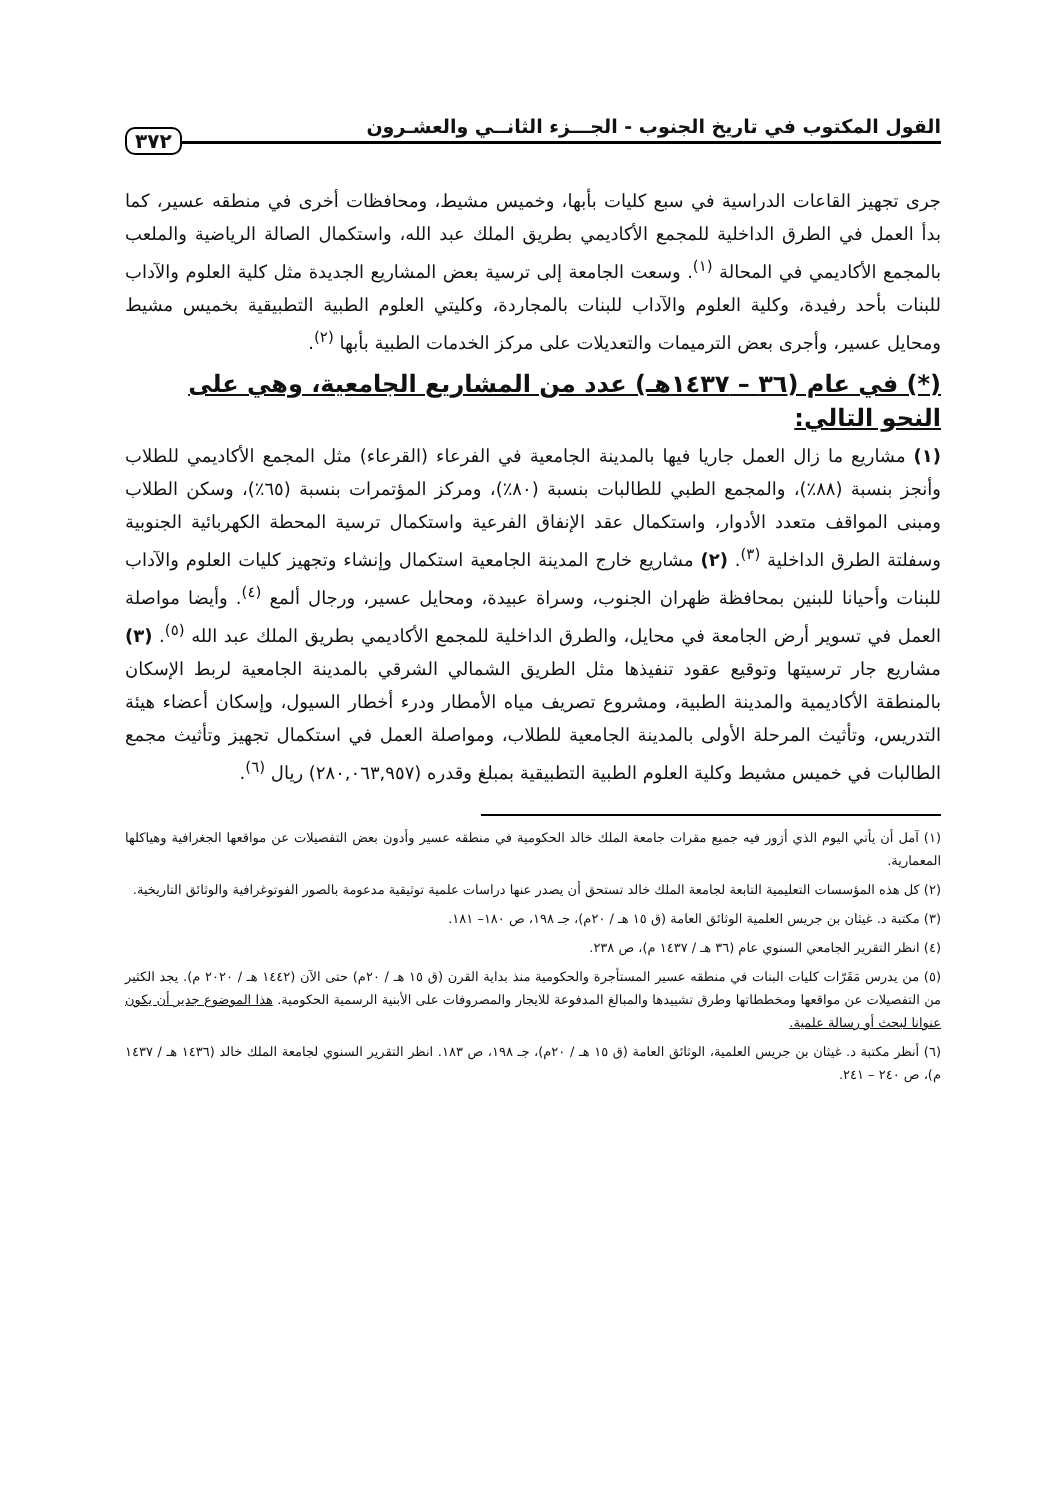القول المكتوب في تاريخ الجنوب - الجـــزء الثانــي والعشـرون ٣٧٢
جرى تجهيز القاعات الدراسية في سبع كليات بأبها، وخميس مشيط، ومحافظات أخرى في منطقه عسير، كما بدأ العمل في الطرق الداخلية للمجمع الأكاديمي بطريق الملك عبد الله، واستكمال الصالة الرياضية والملعب بالمجمع الأكاديمي في المحالة <sup>(١)</sup>. وسعت الجامعة إلى ترسية بعض المشاريع الجديدة مثل كلية العلوم والآداب للبنات بأحد رفيدة، وكلية العلوم والآداب للبنات بالمجاردة، وكليتي العلوم الطبية التطبيقية بخميس مشيط ومحايل عسير، وأجرى بعض الترميمات والتعديلات على مركز الخدمات الطبية بأبها <sup>(٢)</sup>.
(*) في عام (٣٦ – ١٤٣٧هـ) عدد من المشاريع الجامعية، وهي على النحو التالي:
(١) مشاريع ما زال العمل جاريا فيها بالمدينة الجامعية في الفرعاء (القرعاء) مثل المجمع الأكاديمي للطلاب وأنجز بنسبة (٨٨٪)، والمجمع الطبي للطالبات بنسبة (٨٠٪)، ومركز المؤتمرات بنسبة (٦٥٪)، وسكن الطلاب ومبنى المواقف متعدد الأدوار، واستكمال عقد الإنفاق الفرعية واستكمال ترسية المحطة الكهربائية الجنوبية وسفلتة الطرق الداخلية <sup>(٣)</sup>. (٢) مشاريع خارج المدينة الجامعية استكمال وإنشاء وتجهيز كليات العلوم والآداب للبنات وأحيانا للبنين بمحافظة ظهران الجنوب، وسراة عبيدة، ومحايل عسير، ورجال ألمع <sup>(٤)</sup>. وأيضا مواصلة العمل في تسوير أرض الجامعة في محايل، والطرق الداخلية للمجمع الأكاديمي بطريق الملك عبد الله <sup>(٥)</sup>. (٣) مشاريع جار ترسيتها وتوقيع عقود تنفيذها مثل الطريق الشمالي الشرقي بالمدينة الجامعية لربط الإسكان بالمنطقة الأكاديمية والمدينة الطبية، ومشروع تصريف مياه الأمطار ودرء أخطار السيول، وإسكان أعضاء هيئة التدريس، وتأثيث المرحلة الأولى بالمدينة الجامعية للطلاب، ومواصلة العمل في استكمال تجهيز وتأثيث مجمع الطالبات في خميس مشيط وكلية العلوم الطبية التطبيقية بمبلغ وقدره (٢٨٠,٠٦٣,٩٥٧) ريال <sup>(٦)</sup>.
(١) آمل أن يأتي اليوم الذي أزور فيه جميع مقرات جامعة الملك خالد الحكومية في منطقه عسير وأدون بعض التفصيلات عن مواقعها الجغرافية وهياكلها المعمارية.
(٢) كل هذه المؤسسات التعليمية التابعة لجامعة الملك خالد تستحق أن يصدر عنها دراسات علمية توثيقية مدعومة بالصور الفوتوغرافية والوثائق التاريخية.
(٣) مكتبة د. غيثان بن جريس العلمية الوثائق العامة (ق ١٥ هـ / ٢٠م)، جـ ١٩٨، ص ١٨٠– ١٨١.
(٤) انظر التقرير الجامعي السنوي عام (٣٦ هـ / ١٤٣٧ م)، ص ٢٣٨.
(٥) من يدرس مَقَرّات كليات البنات في منطقه عسير المستأجرة والحكومية منذ بداية القرن (ق ١٥ هـ / ٢٠م) حتى الآن (١٤٤٢ هـ / ٢٠٢٠ م). يجد الكثير من التفصيلات عن مواقعها ومخططاتها وطرق تشييدها والمبالغ المدفوعة للايجار والمصروفات على الأبنية الرسمية الحكومية. هذا الموضوع جدير أن يكون عنوانا لبحث أو رسالة علمية.
(٦) أنظر مكتبة د. غيثان بن جريس العلمية، الوثائق العامة (ق ١٥ هـ / ٢٠م)، جـ ١٩٨، ص ١٨٣. انظر التقرير السنوي لجامعة الملك خالد (١٤٣٦ هـ / ١٤٣٧ م)، ص ٢٤٠ – ٢٤١.